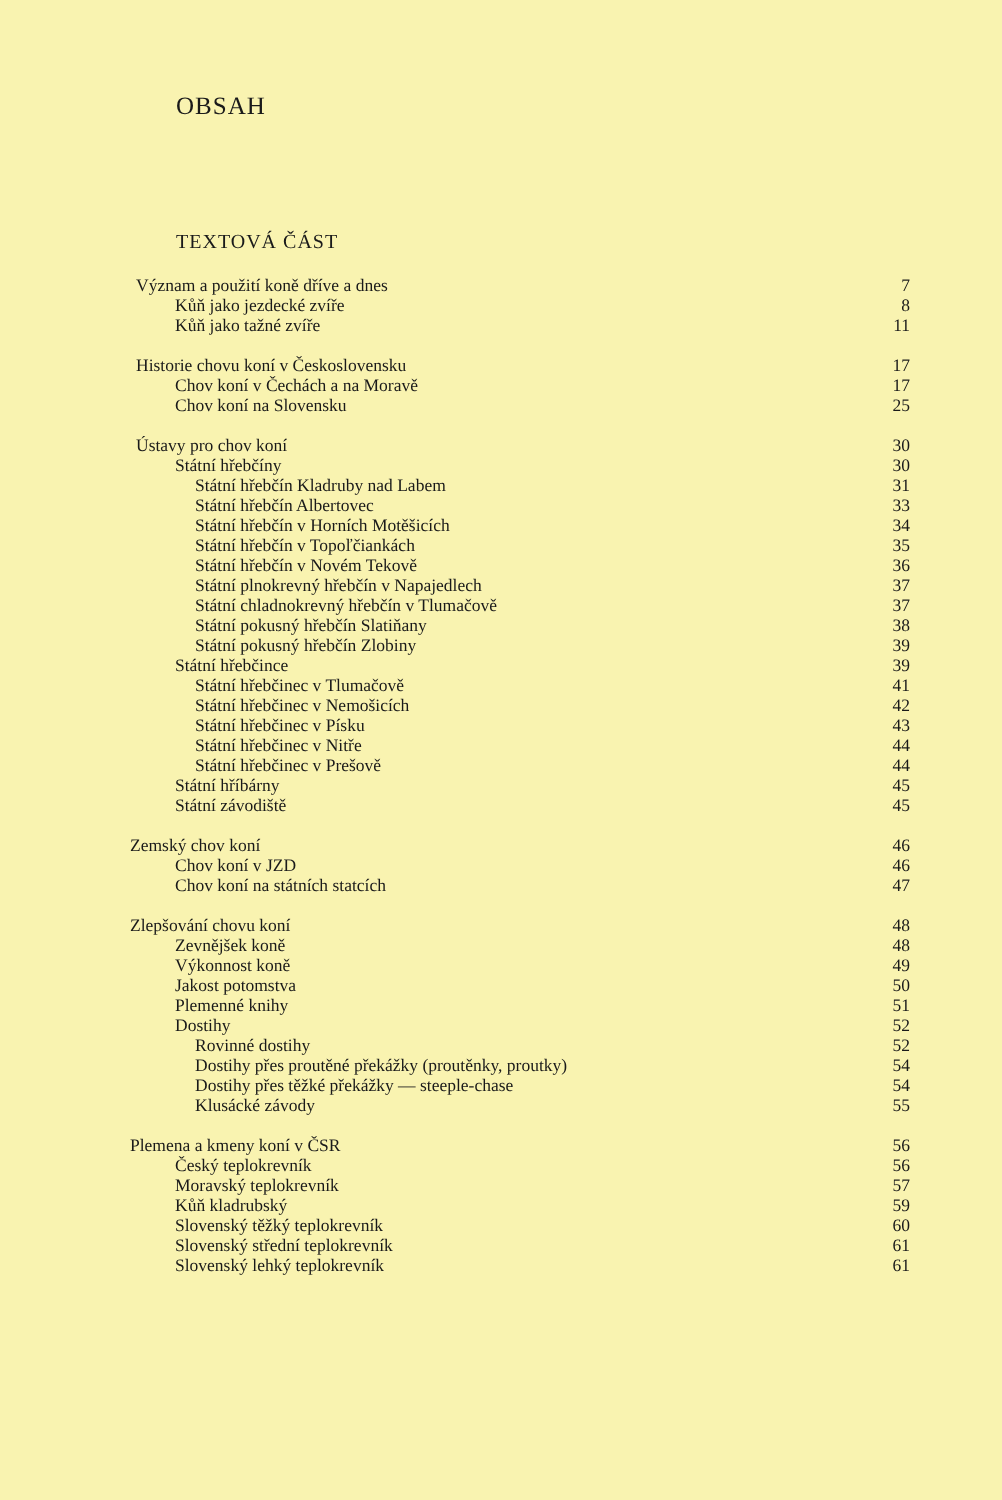OBSAH
TEXTOVÁ ČÁST
Význam a použití koně dříve a dnes 7
Kůň jako jezdecké zvíře 8
Kůň jako tažné zvíře 11
Historie chovu koní v Československu 17
Chov koní v Čechách a na Moravě 17
Chov koní na Slovensku 25
Ústavy pro chov koní 30
Státní hřebčíny 30
Státní hřebčín Kladruby nad Labem 31
Státní hřebčín Albertovec 33
Státní hřebčín v Horních Motěšicích 34
Státní hřebčín v Topoľčiankách 35
Státní hřebčín v Novém Tekově 36
Státní plnokrevný hřebčín v Napajedlech 37
Státní chladnokrevný hřebčín v Tlumačově 37
Státní pokusný hřebčín Slatiňany 38
Státní pokusný hřebčín Zlobiny 39
Státní hřebčince 39
Státní hřebčinec v Tlumačově 41
Státní hřebčinec v Nemošicích 42
Státní hřebčinec v Písku 43
Státní hřebčinec v Nitře 44
Státní hřebčinec v Prešově 44
Státní hříbárny 45
Státní závodiště 45
Zemský chov koní 46
Chov koní v JZD 46
Chov koní na státních statcích 47
Zlepšování chovu koní 48
Zevnějšek koně 48
Výkonnost koně 49
Jakost potomstva 50
Plemenné knihy 51
Dostihy 52
Rovinné dostihy 52
Dostihy přes proutěné překážky (proutěnky, proutky) 54
Dostihy přes těžké překážky — steeple-chase 54
Klusácké závody 55
Plemena a kmeny koní v ČSR 56
Český teplokrevník 56
Moravský teplokrevník 57
Kůň kladrubský 59
Slovenský těžký teplokrevník 60
Slovenský střední teplokrevník 61
Slovenský lehký teplokrevník 61